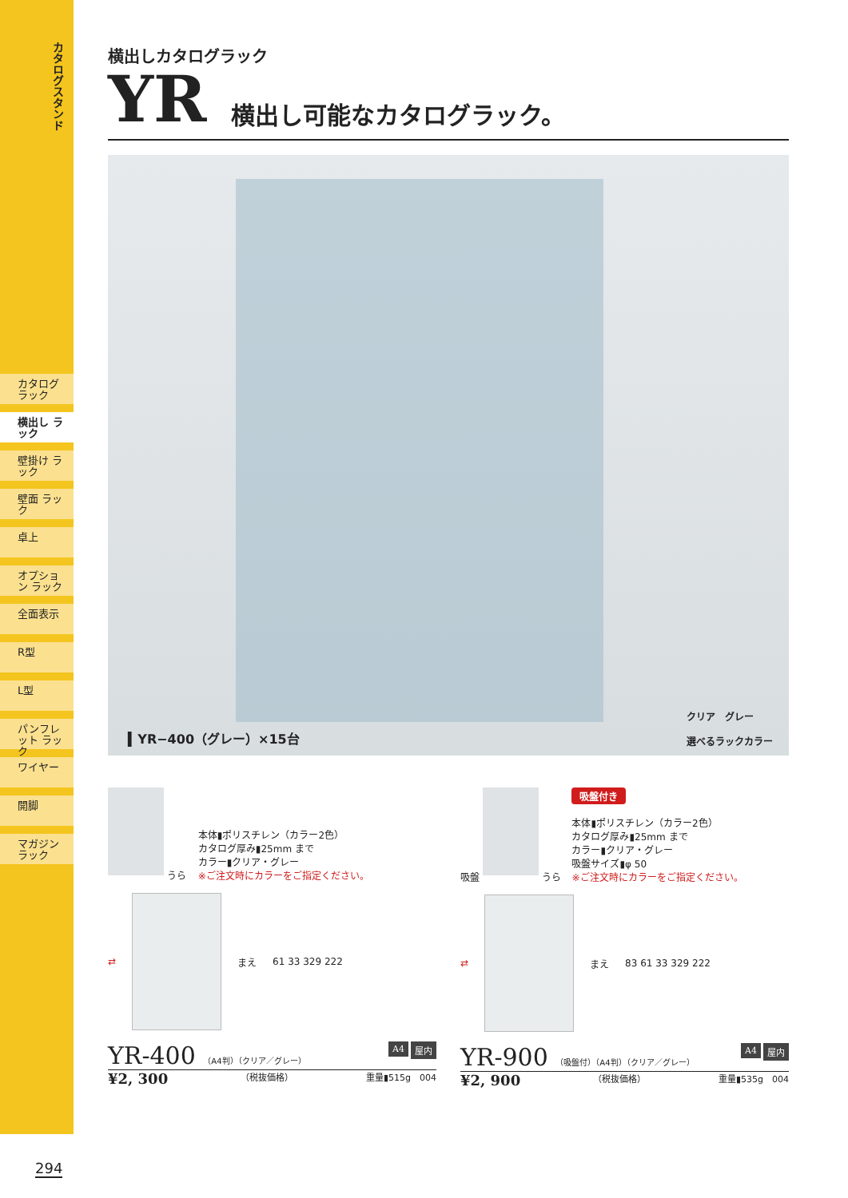カタログスタンド
カタログ ラック
横出し ラック
壁掛け ラック
壁面 ラック
卓上
オプション ラック
全面表示
R型
L型
パンフレット ラック
ワイヤー
開脚
マガジン ラック
横出しカタログラック
YR 横出し可能なカタログラック。
▍YR−400（グレー）×15台 クリア　グレー
選べるラックカラー
うら
本体▮ポリスチレン（カラー2色）
カタログ厚み▮25mm まで
カラー▮クリア・グレー
※ご注文時にカラーをご指定ください。
⇄
まえ 61 33 329 222
YR-400 （A4判）（クリア／グレー） 屋内 A4
¥2, 300 （税抜価格） 重量▮515g　004
吸盤 うら
吸盤付き
本体▮ポリスチレン（カラー2色）
カタログ厚み▮25mm まで
カラー▮クリア・グレー
吸盤サイズ▮φ 50
※ご注文時にカラーをご指定ください。
⇄
まえ 83 61 33 329 222
YR-900 （吸盤付）（A4判）（クリア／グレー） 屋内 A4
¥2, 900 （税抜価格） 重量▮535g　004
294